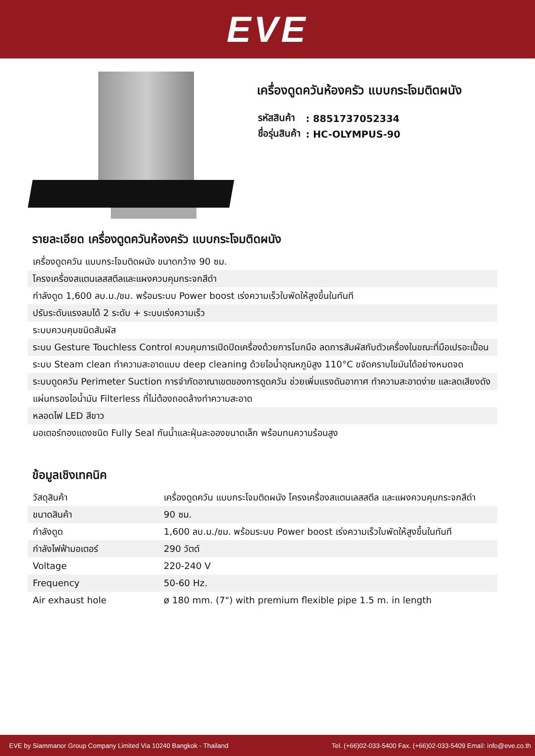EVE
เครื่องดูดควันห้องครัว แบบกระโจมติดผนัง
| รหัสสินค้า | : 8851737052334 |
| ชื่อรุ่นสินค้า | : HC-OLYMPUS-90 |
รายละเอียด เครื่องดูดควันห้องครัว แบบกระโจมติดผนัง
| เครื่องดูดควัน แบบกระโจมติดผนัง ขนาดกว้าง 90 ซม. |
| โครงเครื่องสแตนเลสสตีลและแผงควบคุมกระจกสีดำ |
| กำลังดูด 1,600 ลบ.ม./ชม. พร้อมระบบ Power boost เร่งความเร็วใบพัดให้สูงขึ้นในทันที |
| ปรับระดับแรงลมได้ 2 ระดับ + ระบบเร่งความเร็ว |
| ระบบควบคุมชนิดสัมผัส |
| ระบบ Gesture Touchless Control ควบคุมการเปิดปิดเครื่องด้วยการโบกมือ ลดการสัมผัสกับตัวเครื่องในขณะที่มือเปรอะเปื้อน |
| ระบบ Steam clean ทำความสะอาดแบบ deep cleaning ด้วยไอน้ำอุณหภูมิสูง 110°C ขจัดคราบไขมันได้อย่างหมดจด |
| ระบบดูดควัน Perimeter Suction การจำกัดอาณาเขตของการดูดควัน ช่วยเพิ่มแรงดันอากาศ ทำความสะอาดง่าย และลดเสียงดัง |
| แผ่นกรองไอน้ำมัน Filterless ที่ไม่ต้องถอดล้างทำความสะอาด |
| หลอดไฟ LED สีขาว |
| มอเตอร์ทองแดงชนิด Fully Seal กันน้ำและฝุ่นละอองขนาดเล็ก พร้อมทนความร้อนสูง |
ข้อมูลเชิงเทคนิค
| วัสดุสินค้า | เครื่องดูดควัน แบบกระโจมติดผนัง โครงเครื่องสแตนเลสสตีล และแผงควบคุมกระจกสีดำ |
| ขนาดสินค้า | 90 ซม. |
| กำลังดูด | 1,600 ลบ.ม./ชม. พร้อมระบบ Power boost เร่งความเร็วใบพัดให้สูงขึ้นในทันที |
| กำลังไฟฟ้ามอเตอร์ | 290 วัตต์ |
| Voltage | 220-240 V |
| Frequency | 50-60 Hz. |
| Air exhaust hole | ø 180 mm. (7") with premium flexible pipe 1.5 m. in length |
EVE by Siammanor Group Company Limited Via 10240 Bangkok - Thailand Tel. (+66)02-033-5400 Fax. (+66)02-033-5409 Email: info@eve.co.th